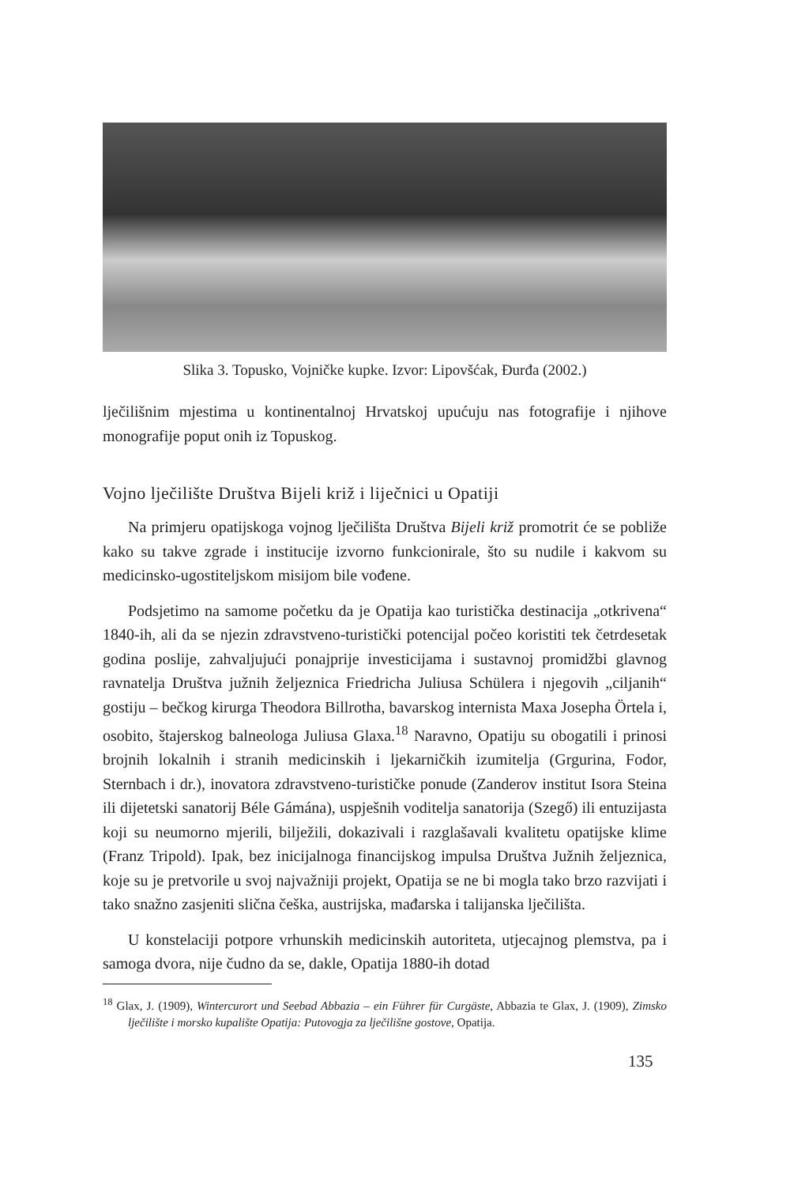Slika 3. Topusko, Vojničke kupke. Izvor: Lipovšćak, Đurđa (2002.)
lječilišnim mjestima u kontinentalnoj Hrvatskoj upućuju nas fotografije i njihove monografije poput onih iz Topuskog.
Vojno lječilište Društva Bijeli križ i liječnici u Opatiji
Na primjeru opatijskoga vojnog lječilišta Društva Bijeli križ promotrit će se pobliže kako su takve zgrade i institucije izvorno funkcionirale, što su nudile i kakvom su medicinsko-ugostiteljskom misijom bile vođene.
Podsjetimo na samome početku da je Opatija kao turistička destinacija „otkrivena“ 1840-ih, ali da se njezin zdravstveno-turistički potencijal počeo koristiti tek četrdesetak godina poslije, zahvaljujući ponajprije investicijama i sustavnoj promidžbi glavnog ravnatelja Društva južnih željeznica Friedricha Juliusa Schülera i njegovih „ciljanih“ gostiju – bečkog kirurga Theodora Billrotha, bavarskog internista Maxa Josepha Örtela i, osobito, štajerskog balneologa Juliusa Glaxa.<sup>18</sup> Naravno, Opatiju su obogatili i prinosi brojnih lokalnih i stranih medicinskih i ljekarničkih izumitelja (Grgurina, Fodor, Sternbach i dr.), inovatora zdravstveno-turističke ponude (Zanderov institut Isora Steina ili dijetetski sanatorij Béle Gámána), uspješnih voditelja sanatorija (Szegő) ili entuzijasta koji su neumorno mjerili, bilježili, dokazivali i razglašavali kvalitetu opatijske klime (Franz Tripold). Ipak, bez inicijalnoga financijskog impulsa Društva Južnih željeznica, koje su je pretvorile u svoj najvažniji projekt, Opatija se ne bi mogla tako brzo razvijati i tako snažno zasjeniti slična češka, austrijska, mađarska i talijanska lječilišta.
U konstelaciji potpore vrhunskih medicinskih autoriteta, utjecajnog plemstva, pa i samoga dvora, nije čudno da se, dakle, Opatija 1880-ih dotad
<sup>18</sup> Glax, J. (1909), Wintercurort und Seebad Abbazia – ein Führer für Curgäste, Abbazia te Glax, J. (1909), Zimsko lječilište i morsko kupalište Opatija: Putovogja za lječilišne gostove, Opatija.
135